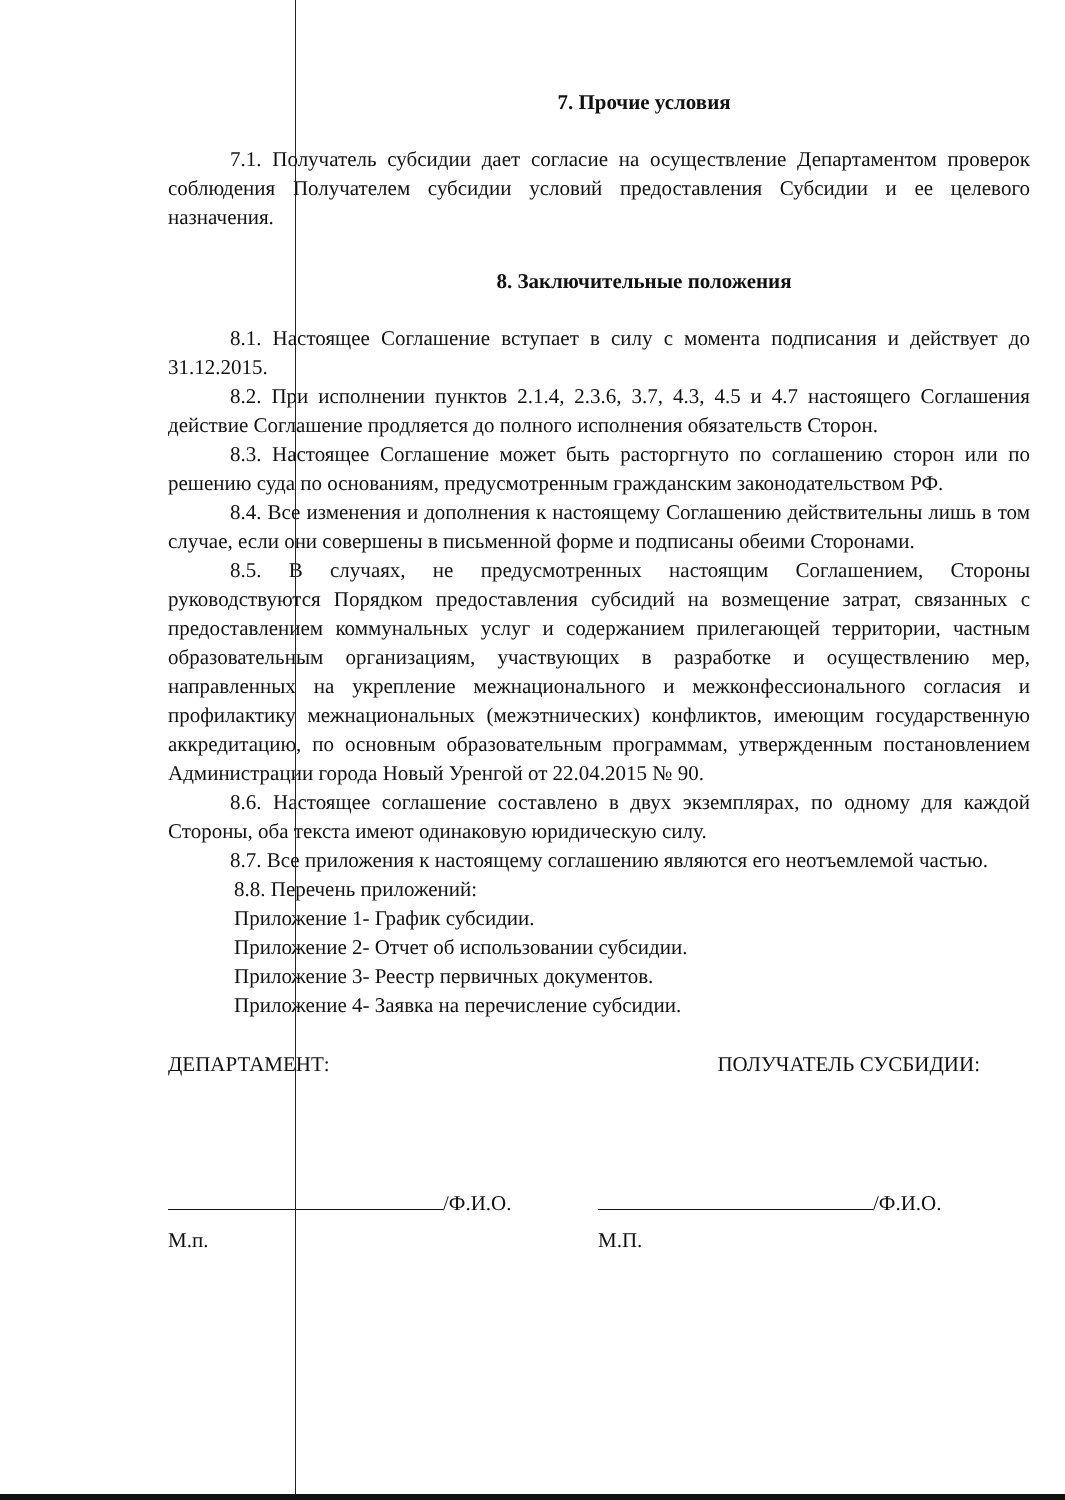7. Прочие условия
7.1. Получатель субсидии дает согласие на осуществление Департаментом проверок соблюдения Получателем субсидии условий предоставления Субсидии и ее целевого назначения.
8. Заключительные положения
8.1. Настоящее Соглашение вступает в силу с момента подписания и действует до 31.12.2015.
8.2. При исполнении пунктов 2.1.4, 2.3.6, 3.7, 4.3, 4.5 и 4.7 настоящего Соглашения действие Соглашение продляется до полного исполнения обязательств Сторон.
8.3. Настоящее Соглашение может быть расторгнуто по соглашению сторон или по решению суда по основаниям, предусмотренным гражданским законодательством РФ.
8.4. Все изменения и дополнения к настоящему Соглашению действительны лишь в том случае, если они совершены в письменной форме и подписаны обеими Сторонами.
8.5. В случаях, не предусмотренных настоящим Соглашением, Стороны руководствуются Порядком предоставления субсидий на возмещение затрат, связанных с предоставлением коммунальных услуг и содержанием прилегающей территории, частным образовательным организациям, участвующих в разработке и осуществлению мер, направленных на укрепление межнационального и межконфессионального согласия и профилактику межнациональных (межэтнических) конфликтов, имеющим государственную аккредитацию, по основным образовательным программам, утвержденным постановлением Администрации города Новый Уренгой от 22.04.2015 № 90.
8.6. Настоящее соглашение составлено в двух экземплярах, по одному для каждой Стороны, оба текста имеют одинаковую юридическую силу.
8.7. Все приложения к настоящему соглашению являются его неотъемлемой частью.
8.8. Перечень приложений:
Приложение 1- График субсидии.
Приложение 2- Отчет об использовании субсидии.
Приложение 3- Реестр первичных документов.
Приложение 4- Заявка на перечисление субсидии.
ДЕПАРТАМЕНТ: ПОЛУЧАТЕЛЬ СУСБИДИИ:
/Ф.И.О. /Ф.И.О.
М.п. М.П.